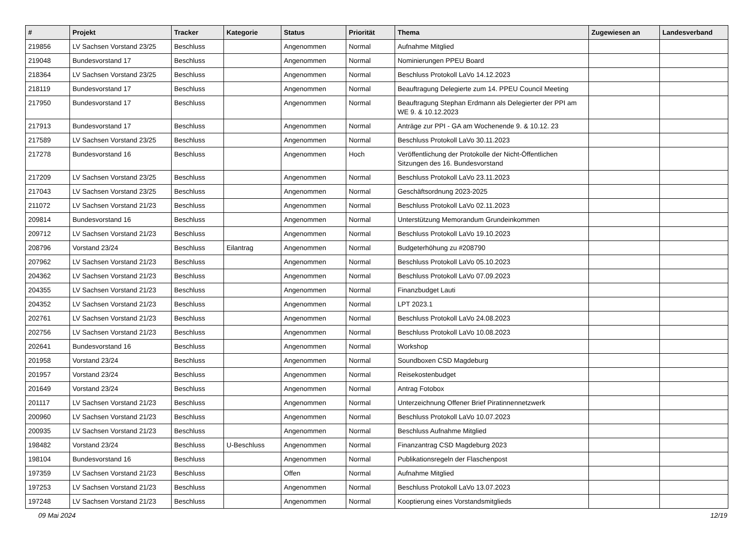| # | Projekt | Tracker | Kategorie | Status | Priorität | Thema | Zugewiesen an | Landesverband |
| --- | --- | --- | --- | --- | --- | --- | --- | --- |
| 219856 | LV Sachsen Vorstand 23/25 | Beschluss | | Angenommen | Normal | Aufnahme Mitglied | | |
| 219048 | Bundesvorstand 17 | Beschluss | | Angenommen | Normal | Nominierungen PPEU Board | | |
| 218364 | LV Sachsen Vorstand 23/25 | Beschluss | | Angenommen | Normal | Beschluss Protokoll LaVo 14.12.2023 | | |
| 218119 | Bundesvorstand 17 | Beschluss | | Angenommen | Normal | Beauftragung Delegierte zum 14. PPEU Council Meeting | | |
| 217950 | Bundesvorstand 17 | Beschluss | | Angenommen | Normal | Beauftragung Stephan Erdmann als Delegierter der PPI am WE 9. & 10.12.2023 | | |
| 217913 | Bundesvorstand 17 | Beschluss | | Angenommen | Normal | Anträge zur PPI - GA am Wochenende 9. & 10.12. 23 | | |
| 217589 | LV Sachsen Vorstand 23/25 | Beschluss | | Angenommen | Normal | Beschluss Protokoll LaVo 30.11.2023 | | |
| 217278 | Bundesvorstand 16 | Beschluss | | Angenommen | Hoch | Veröffentlichung der Protokolle der Nicht-Öffentlichen Sitzungen des 16. Bundesvorstand | | |
| 217209 | LV Sachsen Vorstand 23/25 | Beschluss | | Angenommen | Normal | Beschluss Protokoll LaVo 23.11.2023 | | |
| 217043 | LV Sachsen Vorstand 23/25 | Beschluss | | Angenommen | Normal | Geschäftsordnung 2023-2025 | | |
| 211072 | LV Sachsen Vorstand 21/23 | Beschluss | | Angenommen | Normal | Beschluss Protokoll LaVo 02.11.2023 | | |
| 209814 | Bundesvorstand 16 | Beschluss | | Angenommen | Normal | Unterstützung Memorandum Grundeinkommen | | |
| 209712 | LV Sachsen Vorstand 21/23 | Beschluss | | Angenommen | Normal | Beschluss Protokoll LaVo 19.10.2023 | | |
| 208796 | Vorstand 23/24 | Beschluss | Eilantrag | Angenommen | Normal | Budgeterhöhung zu #208790 | | |
| 207962 | LV Sachsen Vorstand 21/23 | Beschluss | | Angenommen | Normal | Beschluss Protokoll LaVo 05.10.2023 | | |
| 204362 | LV Sachsen Vorstand 21/23 | Beschluss | | Angenommen | Normal | Beschluss Protokoll LaVo 07.09.2023 | | |
| 204355 | LV Sachsen Vorstand 21/23 | Beschluss | | Angenommen | Normal | Finanzbudget Lauti | | |
| 204352 | LV Sachsen Vorstand 21/23 | Beschluss | | Angenommen | Normal | LPT 2023.1 | | |
| 202761 | LV Sachsen Vorstand 21/23 | Beschluss | | Angenommen | Normal | Beschluss Protokoll LaVo 24.08.2023 | | |
| 202756 | LV Sachsen Vorstand 21/23 | Beschluss | | Angenommen | Normal | Beschluss Protokoll LaVo 10.08.2023 | | |
| 202641 | Bundesvorstand 16 | Beschluss | | Angenommen | Normal | Workshop | | |
| 201958 | Vorstand 23/24 | Beschluss | | Angenommen | Normal | Soundboxen CSD Magdeburg | | |
| 201957 | Vorstand 23/24 | Beschluss | | Angenommen | Normal | Reisekostenbudget | | |
| 201649 | Vorstand 23/24 | Beschluss | | Angenommen | Normal | Antrag Fotobox | | |
| 201117 | LV Sachsen Vorstand 21/23 | Beschluss | | Angenommen | Normal | Unterzeichnung Offener Brief Piratinnennetzwerk | | |
| 200960 | LV Sachsen Vorstand 21/23 | Beschluss | | Angenommen | Normal | Beschluss Protokoll LaVo 10.07.2023 | | |
| 200935 | LV Sachsen Vorstand 21/23 | Beschluss | | Angenommen | Normal | Beschluss Aufnahme Mitglied | | |
| 198482 | Vorstand 23/24 | Beschluss | U-Beschluss | Angenommen | Normal | Finanzantrag CSD Magdeburg 2023 | | |
| 198104 | Bundesvorstand 16 | Beschluss | | Angenommen | Normal | Publikationsregeln der Flaschenpost | | |
| 197359 | LV Sachsen Vorstand 21/23 | Beschluss | | Offen | Normal | Aufnahme Mitglied | | |
| 197253 | LV Sachsen Vorstand 21/23 | Beschluss | | Angenommen | Normal | Beschluss Protokoll LaVo 13.07.2023 | | |
| 197248 | LV Sachsen Vorstand 21/23 | Beschluss | | Angenommen | Normal | Kooptierung eines Vorstandsmitglieds | | |
09 Mai 2024 12/19